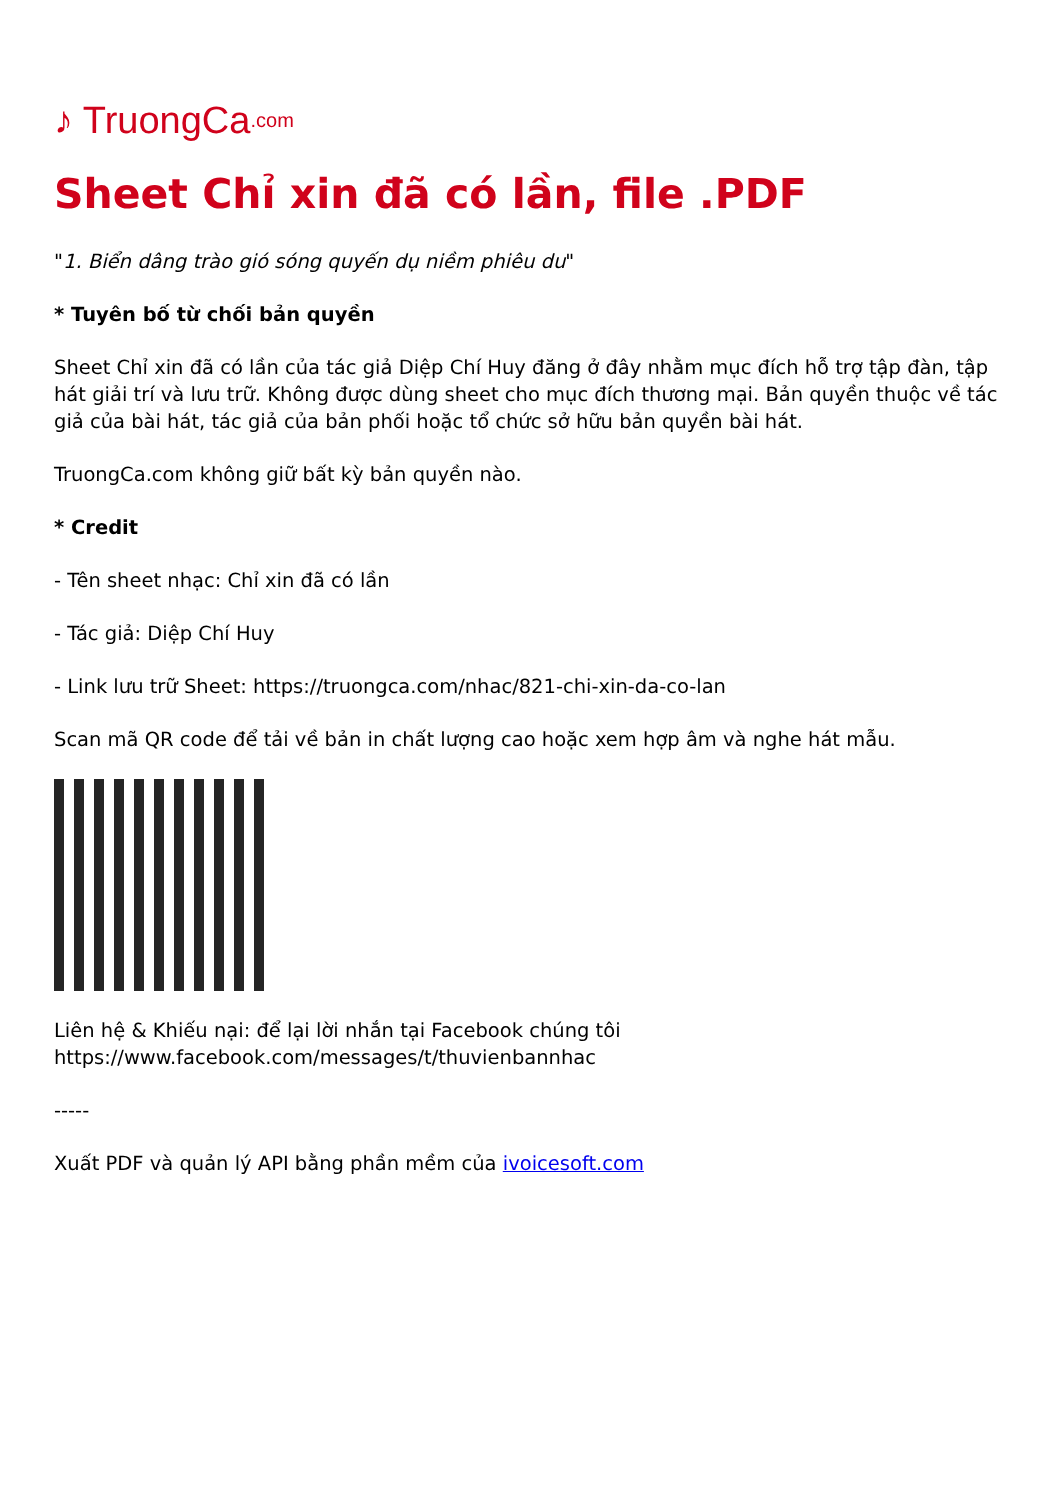♪ TruongCa.com
Sheet Chỉ xin đã có lần, file .PDF
"1. Biển dâng trào gió sóng quyến dụ niềm phiêu du"
* Tuyên bố từ chối bản quyền
Sheet Chỉ xin đã có lần của tác giả Diệp Chí Huy đăng ở đây nhằm mục đích hỗ trợ tập đàn, tập hát giải trí và lưu trữ. Không được dùng sheet cho mục đích thương mại. Bản quyền thuộc về tác giả của bài hát, tác giả của bản phối hoặc tổ chức sở hữu bản quyền bài hát.
TruongCa.com không giữ bất kỳ bản quyền nào.
* Credit
- Tên sheet nhạc: Chỉ xin đã có lần
- Tác giả: Diệp Chí Huy
- Link lưu trữ Sheet: https://truongca.com/nhac/821-chi-xin-da-co-lan
Scan mã QR code để tải về bản in chất lượng cao hoặc xem hợp âm và nghe hát mẫu.
Liên hệ & Khiếu nại: để lại lời nhắn tại Facebook chúng tôi https://www.facebook.com/messages/t/thuvienbannhac
-----
Xuất PDF và quản lý API bằng phần mềm của ivoicesoft.com